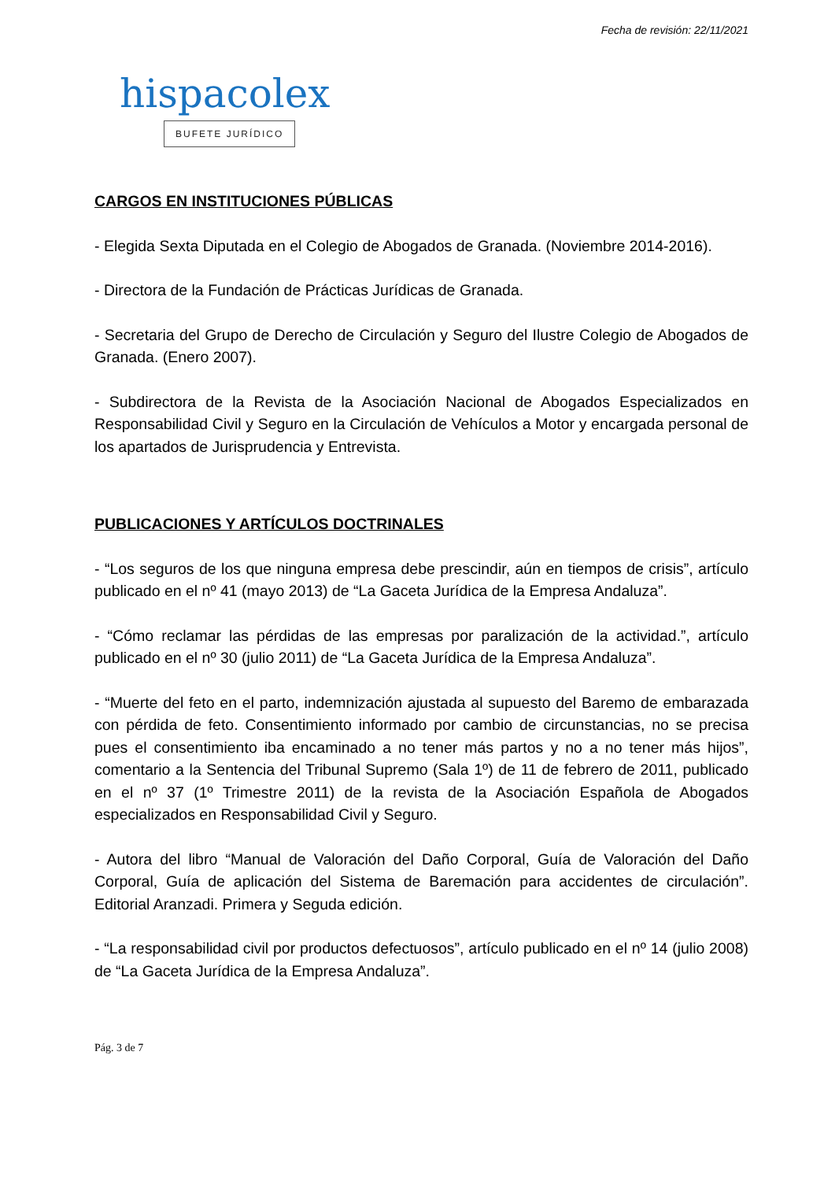Fecha de revisión: 22/11/2021
hispacolex
BUFETE JURÍDICO
CARGOS EN INSTITUCIONES PÚBLICAS
- Elegida Sexta Diputada en el Colegio de Abogados de Granada. (Noviembre 2014-2016).
- Directora de la Fundación de Prácticas Jurídicas de Granada.
- Secretaria del Grupo de Derecho de Circulación y Seguro del Ilustre Colegio de Abogados de Granada. (Enero 2007).
- Subdirectora de la Revista de la Asociación Nacional de Abogados Especializados en Responsabilidad Civil y Seguro en la Circulación de Vehículos a Motor y encargada personal de los apartados de Jurisprudencia y Entrevista.
PUBLICACIONES Y ARTÍCULOS DOCTRINALES
- “Los seguros de los que ninguna empresa debe prescindir, aún en tiempos de crisis”, artículo publicado en el nº 41 (mayo 2013) de “La Gaceta Jurídica de la Empresa Andaluza”.
- “Cómo reclamar las pérdidas de las empresas por paralización de la actividad.”, artículo publicado en el nº 30 (julio 2011) de “La Gaceta Jurídica de la Empresa Andaluza”.
- “Muerte del feto en el parto, indemnización ajustada al supuesto del Baremo de embarazada con pérdida de feto. Consentimiento informado por cambio de circunstancias, no se precisa pues el consentimiento iba encaminado a no tener más partos y no a no tener más hijos”, comentario a la Sentencia del Tribunal Supremo (Sala 1º) de 11 de febrero de 2011, publicado en el nº 37 (1º Trimestre 2011) de la revista de la Asociación Española de Abogados especializados en Responsabilidad Civil y Seguro.
- Autora del libro “Manual de Valoración del Daño Corporal, Guía de Valoración del Daño Corporal, Guía de aplicación del Sistema de Baremación para accidentes de circulación”. Editorial Aranzadi. Primera y Seguda edición.
- “La responsabilidad civil por productos defectuosos”, artículo publicado en el nº 14 (julio 2008) de “La Gaceta Jurídica de la Empresa Andaluza”.
Pág. 3 de 7